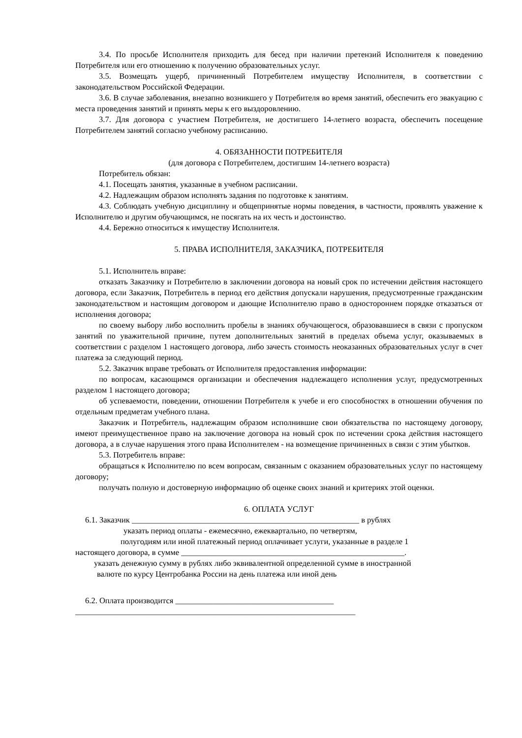3.4. По просьбе Исполнителя приходить для бесед при наличии претензий Исполнителя к поведению Потребителя или его отношению к получению образовательных услуг.
3.5. Возмещать ущерб, причиненный Потребителем имуществу Исполнителя, в соответствии с законодательством Российской Федерации.
3.6. В случае заболевания, внезапно возникшего у Потребителя во время занятий, обеспечить его эвакуацию с места проведения занятий и принять меры к его выздоровлению.
3.7. Для договора с участием Потребителя, не достигшего 14-летнего возраста, обеспечить посещение Потребителем занятий согласно учебному расписанию.
4. ОБЯЗАННОСТИ ПОТРЕБИТЕЛЯ
(для договора с Потребителем, достигшим 14-летнего возраста)
Потребитель обязан:
4.1. Посещать занятия, указанные в учебном расписании.
4.2. Надлежащим образом исполнять задания по подготовке к занятиям.
4.3. Соблюдать учебную дисциплину и общепринятые нормы поведения, в частности, проявлять уважение к Исполнителю и другим обучающимся, не посягать на их честь и достоинство.
4.4. Бережно относиться к имуществу Исполнителя.
5. ПРАВА ИСПОЛНИТЕЛЯ, ЗАКАЗЧИКА, ПОТРЕБИТЕЛЯ
5.1. Исполнитель вправе:
отказать Заказчику и Потребителю в заключении договора на новый срок по истечении действия настоящего договора, если Заказчик, Потребитель в период его действия допускали нарушения, предусмотренные гражданским законодательством и настоящим договором и дающие Исполнителю право в одностороннем порядке отказаться от исполнения договора;
по своему выбору либо восполнить пробелы в знаниях обучающегося, образовавшиеся в связи с пропуском занятий по уважительной причине, путем дополнительных занятий в пределах объема услуг, оказываемых в соответствии с разделом 1 настоящего договора, либо зачесть стоимость неоказанных образовательных услуг в счет платежа за следующий период.
5.2. Заказчик вправе требовать от Исполнителя предоставления информации:
по вопросам, касающимся организации и обеспечения надлежащего исполнения услуг, предусмотренных разделом 1 настоящего договора;
об успеваемости, поведении, отношении Потребителя к учебе и его способностях в отношении обучения по отдельным предметам учебного плана.
Заказчик и Потребитель, надлежащим образом исполнившие свои обязательства по настоящему договору, имеют преимущественное право на заключение договора на новый срок по истечении срока действия настоящего договора, а в случае нарушения этого права Исполнителем - на возмещение причиненных в связи с этим убытков.
5.3. Потребитель вправе:
обращаться к Исполнителю по всем вопросам, связанным с оказанием образовательных услуг по настоящему договору;
получать полную и достоверную информацию об оценке своих знаний и критериях этой оценки.
6. ОПЛАТА УСЛУГ
6.1. Заказчик ________________________________________________________ в рублях
указать период оплаты - ежемесячно, ежеквартально, по четвертям,
полугодиям или иной платежный период оплачивает услуги, указанные в разделе 1
настоящего договора, в сумме _______________________________________________________.
указать денежную сумму в рублях либо эквивалентной определенной сумме в иностранной
валюте по курсу Центробанка России на день платежа или иной день
6.2. Оплата производится _______________________________________
_____________________________________________________________________